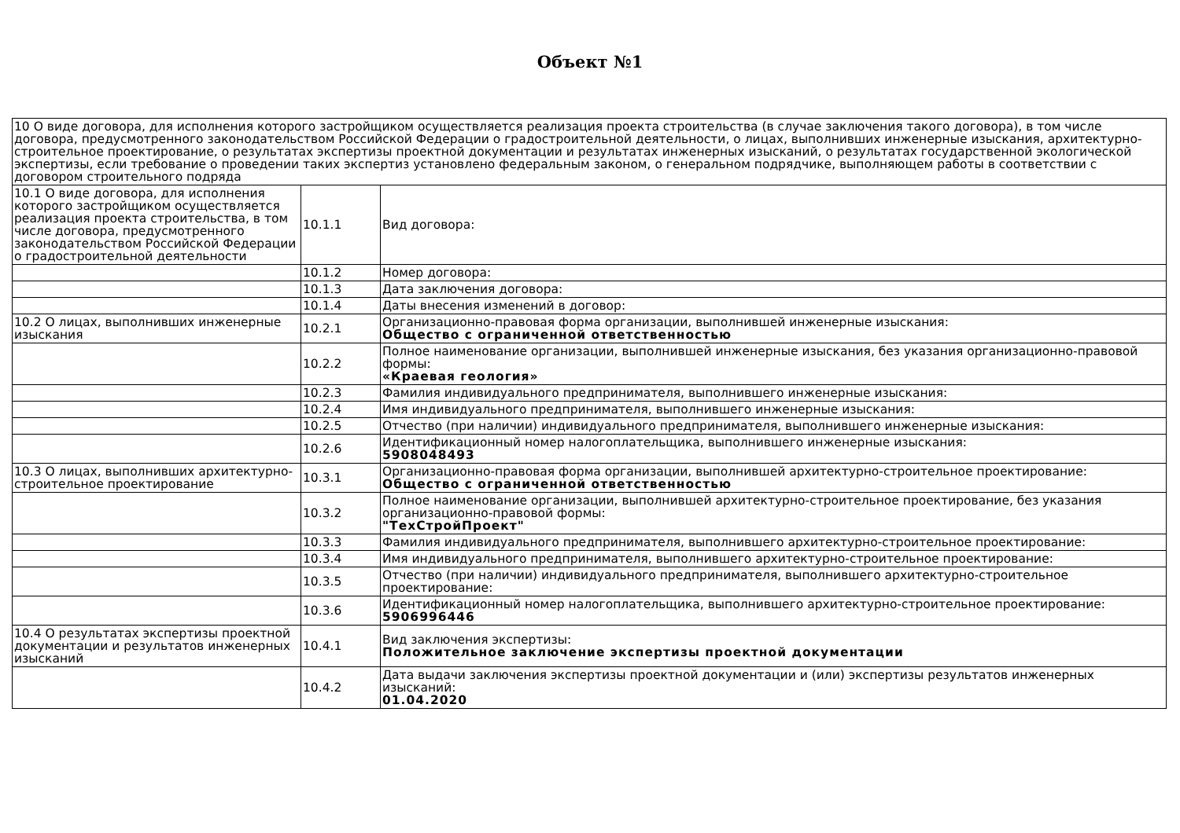Объект №1
| 10 О виде договора, для исполнения которого застройщиком осуществляется реализация проекта строительства (в случае заключения такого договора), в том числе договора, предусмотренного законодательством Российской Федерации о градостроительной деятельности, о лицах, выполнивших инженерные изыскания, архитектурно-строительное проектирование, о результатах экспертизы проектной документации и результатах инженерных изысканий, о результатах государственной экологической экспертизы, если требование о проведении таких экспертиз установлено федеральным законом, о генеральном подрядчике, выполняющем работы в соответствии с договором строительного подряда | | |
| 10.1 О виде договора, для исполнения которого застройщиком осуществляется реализация проекта строительства, в том числе договора, предусмотренного законодательством Российской Федерации о градостроительной деятельности | 10.1.1 | Вид договора: |
| | 10.1.2 | Номер договора: |
| | 10.1.3 | Дата заключения договора: |
| | 10.1.4 | Даты внесения изменений в договор: |
| 10.2 О лицах, выполнивших инженерные изыскания | 10.2.1 | Организационно-правовая форма организации, выполнившей инженерные изыскания: Общество с ограниченной ответственностью |
| | 10.2.2 | Полное наименование организации, выполнившей инженерные изыскания, без указания организационно-правовой формы: «Краевая геология» |
| | 10.2.3 | Фамилия индивидуального предпринимателя, выполнившего инженерные изыскания: |
| | 10.2.4 | Имя индивидуального предпринимателя, выполнившего инженерные изыскания: |
| | 10.2.5 | Отчество (при наличии) индивидуального предпринимателя, выполнившего инженерные изыскания: |
| | 10.2.6 | Идентификационный номер налогоплательщика, выполнившего инженерные изыскания: 5908048493 |
| 10.3 О лицах, выполнивших архитектурно-строительное проектирование | 10.3.1 | Организационно-правовая форма организации, выполнившей архитектурно-строительное проектирование: Общество с ограниченной ответственностью |
| | 10.3.2 | Полное наименование организации, выполнившей архитектурно-строительное проектирование, без указания организационно-правовой формы: "ТехСтройПроект" |
| | 10.3.3 | Фамилия индивидуального предпринимателя, выполнившего архитектурно-строительное проектирование: |
| | 10.3.4 | Имя индивидуального предпринимателя, выполнившего архитектурно-строительное проектирование: |
| | 10.3.5 | Отчество (при наличии) индивидуального предпринимателя, выполнившего архитектурно-строительное проектирование: |
| | 10.3.6 | Идентификационный номер налогоплательщика, выполнившего архитектурно-строительное проектирование: 5906996446 |
| 10.4 О результатах экспертизы проектной документации и результатов инженерных изысканий | 10.4.1 | Вид заключения экспертизы: Положительное заключение экспертизы проектной документации |
| | 10.4.2 | Дата выдачи заключения экспертизы проектной документации и (или) экспертизы результатов инженерных изысканий: 01.04.2020 |